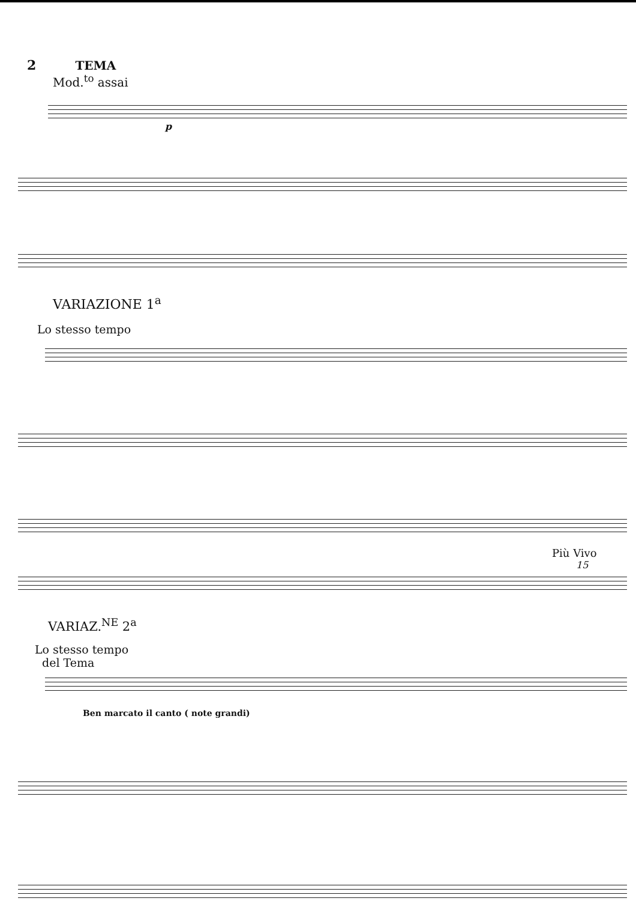2 TEMA
Mod.<sup>to</sup> assai
p
VARIAZIONE 1<sup>a</sup>
Lo stesso tempo
Più Vivo
15
VARIAZ.<sup>NE</sup> 2<sup>a</sup>
Lo stesso tempo
del Tema
Ben marcato il canto ( note grandi)